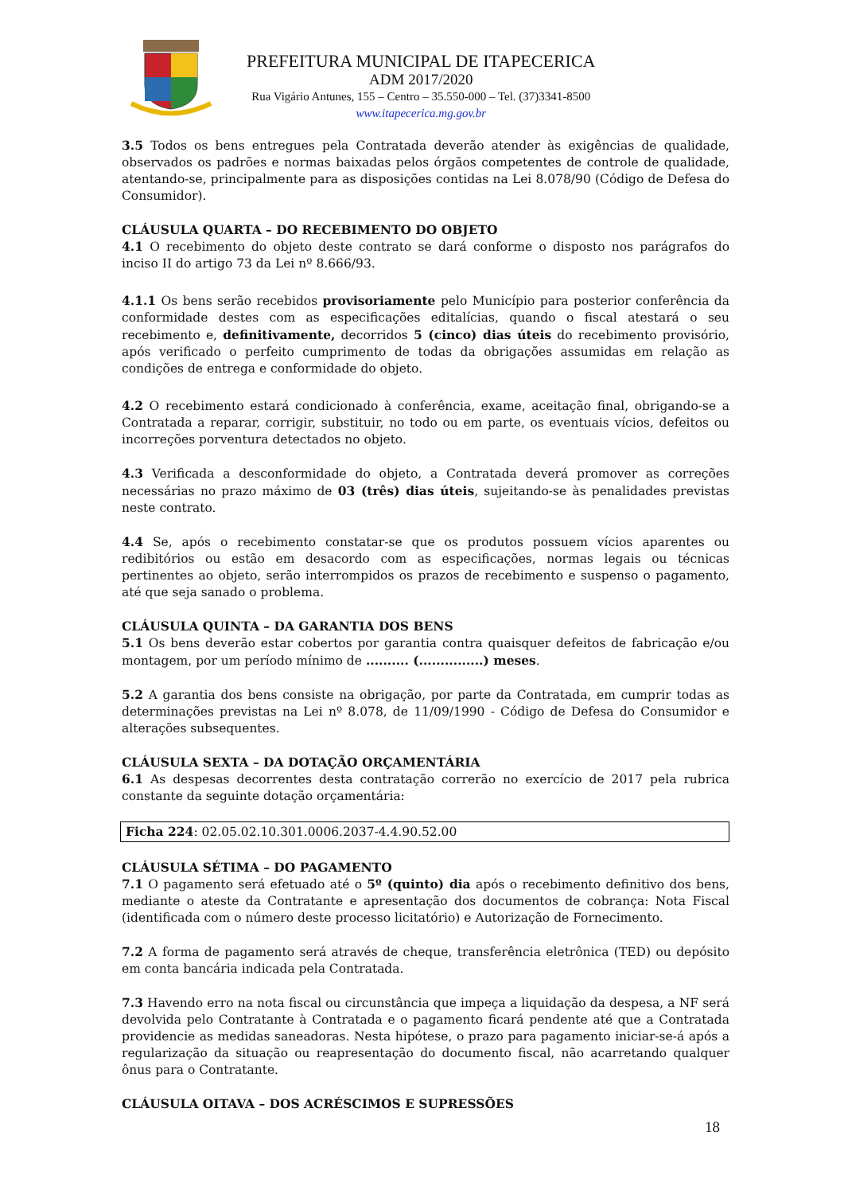PREFEITURA MUNICIPAL DE ITAPECERICA
ADM 2017/2020
Rua Vigário Antunes, 155 – Centro – 35.550-000 – Tel. (37)3341-8500
www.itapecerica.mg.gov.br
3.5 Todos os bens entregues pela Contratada deverão atender às exigências de qualidade, observados os padrões e normas baixadas pelos órgãos competentes de controle de qualidade, atentando-se, principalmente para as disposições contidas na Lei 8.078/90 (Código de Defesa do Consumidor).
CLÁUSULA QUARTA – DO RECEBIMENTO DO OBJETO
4.1 O recebimento do objeto deste contrato se dará conforme o disposto nos parágrafos do inciso II do artigo 73 da Lei nº 8.666/93.
4.1.1 Os bens serão recebidos provisoriamente pelo Município para posterior conferência da conformidade destes com as especificações editalícias, quando o fiscal atestará o seu recebimento e, definitivamente, decorridos 5 (cinco) dias úteis do recebimento provisório, após verificado o perfeito cumprimento de todas da obrigações assumidas em relação as condições de entrega e conformidade do objeto.
4.2 O recebimento estará condicionado à conferência, exame, aceitação final, obrigando-se a Contratada a reparar, corrigir, substituir, no todo ou em parte, os eventuais vícios, defeitos ou incorreções porventura detectados no objeto.
4.3 Verificada a desconformidade do objeto, a Contratada deverá promover as correções necessárias no prazo máximo de 03 (três) dias úteis, sujeitando-se às penalidades previstas neste contrato.
4.4 Se, após o recebimento constatar-se que os produtos possuem vícios aparentes ou redibitórios ou estão em desacordo com as especificações, normas legais ou técnicas pertinentes ao objeto, serão interrompidos os prazos de recebimento e suspenso o pagamento, até que seja sanado o problema.
CLÁUSULA QUINTA – DA GARANTIA DOS BENS
5.1 Os bens deverão estar cobertos por garantia contra quaisquer defeitos de fabricação e/ou montagem, por um período mínimo de .......... (...............) meses.
5.2 A garantia dos bens consiste na obrigação, por parte da Contratada, em cumprir todas as determinações previstas na Lei nº 8.078, de 11/09/1990 - Código de Defesa do Consumidor e alterações subsequentes.
CLÁUSULA SEXTA – DA DOTAÇÃO ORÇAMENTÁRIA
6.1 As despesas decorrentes desta contratação correrão no exercício de 2017 pela rubrica constante da seguinte dotação orçamentária:
Ficha 224: 02.05.02.10.301.0006.2037-4.4.90.52.00
CLÁUSULA SÉTIMA – DO PAGAMENTO
7.1 O pagamento será efetuado até o 5º (quinto) dia após o recebimento definitivo dos bens, mediante o ateste da Contratante e apresentação dos documentos de cobrança: Nota Fiscal (identificada com o número deste processo licitatório) e Autorização de Fornecimento.
7.2 A forma de pagamento será através de cheque, transferência eletrônica (TED) ou depósito em conta bancária indicada pela Contratada.
7.3 Havendo erro na nota fiscal ou circunstância que impeça a liquidação da despesa, a NF será devolvida pelo Contratante à Contratada e o pagamento ficará pendente até que a Contratada providencie as medidas saneadoras. Nesta hipótese, o prazo para pagamento iniciar-se-á após a regularização da situação ou reapresentação do documento fiscal, não acarretando qualquer ônus para o Contratante.
CLÁUSULA OITAVA – DOS ACRÉSCIMOS E SUPRESSÕES
18